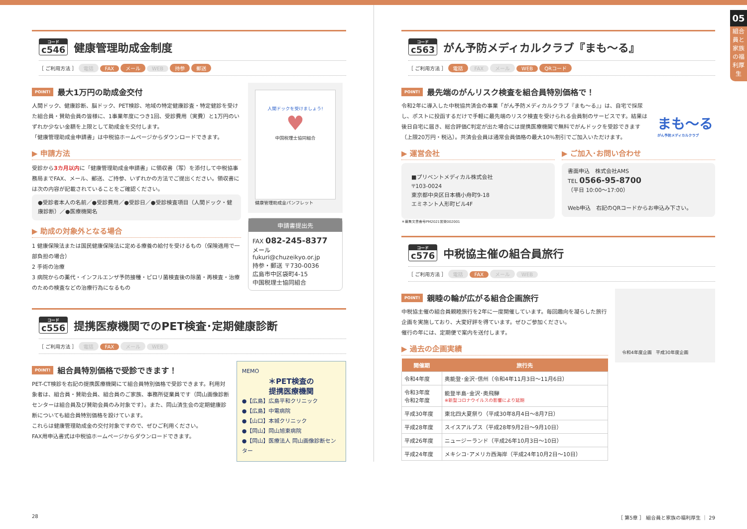コード
c546
健康管理助成金制度
［ ご利用方法 ］ 電話 FAX メール WEB 持参 郵送
POINT! 最大1万円の助成金交付
人間ドック、健康診断、脳ドック、PET検診、地域の特定健康診査・特定健診を受けた組合員・賛助会員の皆様に、1事業年度につき1回、受診費用（実費）と1万円のいずれか少ない金額を上限として助成金を交付します。
「健康管理助成金申請書」は中税協ホームページからダウンロードできます。
▶ 申請方法
受診から3カ月以内に「健康管理助成金申請書」に領収書（写）を添付して中税協事務局までFAX、メール、郵送、ご持参、いずれかの方法でご提出ください。領収書には次の内容が記載されていることをご確認ください。
●受診者本人の名前／●受診費用／●受診日／●受診検査項目（人間ドック・健康診断）／●医療機関名
▶ 助成の対象外となる場合
1 健康保険法または国民健康保険法に定める療養の給付を受けるもの（保険適用で一部負担の場合）
2 手術の治療
3 病院からの薬代・インフルエンザ予防接種・ピロリ菌検査後の除菌・再検査・治療のための検査などの治療行為になるもの
人間ドックを受けましょう!
♥
中国税理士協同組合
健康管理助成金パンフレット
申請書提出先
FAX 082-245-8377
メール fukuri@chuzeikyo.or.jp
持参・郵送 〒730-0036
広島市中区袋町4-15
中国税理士協同組合
コード
c556
提携医療機関でのPET検査･定期健康診断
［ ご利用方法 ］ 電話 FAX メール WEB
POINT! 組合員特別価格で受診できます！
PET-CT検診を右記の提携医療機関にて組合員特別価格で受診できます。利用対象者は、組合員・賛助会員、組合員のご家族、事務所従業員です（岡山画像診断センターは組合員及び賛助会員のみ対象です）。また、岡山済生会の定期健康診断についても組合員特別価格を設けています。
これらは健康管理助成金の交付対象ですので、ぜひご利用ください。
FAX用申込書式は中税協ホームページからダウンロードできます。
MEMO
＊PET検査の
提携医療機関
●【広島】広島平和クリニック
●【広島】中電病院
●【山口】本城クリニック
●【岡山】岡山旭東病院
●【岡山】医療法人 岡山画像診断センター
28
05
組合員と家族の福利厚生
コード
c563
がん予防メディカルクラブ『まも～る』
［ ご利用方法 ］ 電話 FAX メール WEB QRコード
POINT! 最先端のがんリスク検査を組合員特別価格で！
令和2年に導入した中税協共済会の事業「がん予防メディカルクラブ『まも～る』」は、自宅で採尿し、ポストに投函するだけで手軽に最先端のリスク検査を受けられる会員制のサービスです。結果は後日自宅に届き、総合評価C判定が出た場合には提携医療機関で無料でがんドックを受診できます（上限20万円・税込）。共済会会員は通常会員価格の最大10％割引でご加入いただけます。
まも～る
がん予防メディカルクラブ
▶ 運営会社
■プリベントメディカル株式会社
〒103-0024
東京都中央区日本橋小舟町9-18
エミネント人形町ビル4F
＊募集文書番号PM2021営資002001
▶ ご加入･お問い合わせ
書面申込　株式会社AMS
TEL 0566-95-8700
（平日 10:00～17:00）
Web申込　右記のQRコードからお申込み下さい。
コード
c576
中税協主催の組合員旅行
［ ご利用方法 ］ 電話 FAX メール WEB
POINT! 親睦の輪が広がる組合企画旅行
中税協主催の組合員親睦旅行を2年に一度開催しています。毎回趣向を凝らした旅行企画を実施しており、大変好評を得ています。ぜひご参加ください。
催行の年には、定期便で案内を送付します。
▶ 過去の企画実績
| 開催期 | 旅行先 |
| --- | --- |
| 令和4年度 | 奥能登･金沢･信州（令和4年11月3日～11月6日） |
| 令和3年度 令和2年度 | 能登半島･金沢･奥飛騨 ※新型コロナウイルスの影響により延期 |
| 平成30年度 | 東北四大夏祭り（平成30年8月4日～8月7日） |
| 平成28年度 | スイスアルプス（平成28年9月2日～9月10日） |
| 平成26年度 | ニュージーランド（平成26年10月3日～10日） |
| 平成24年度 | メキシコ･アメリカ西海岸（平成24年10月2日～10日） |
令和4年度企画 平成30年度企画
［ 第5章 ］ 組合員と家族の福利厚生 ｜ 29